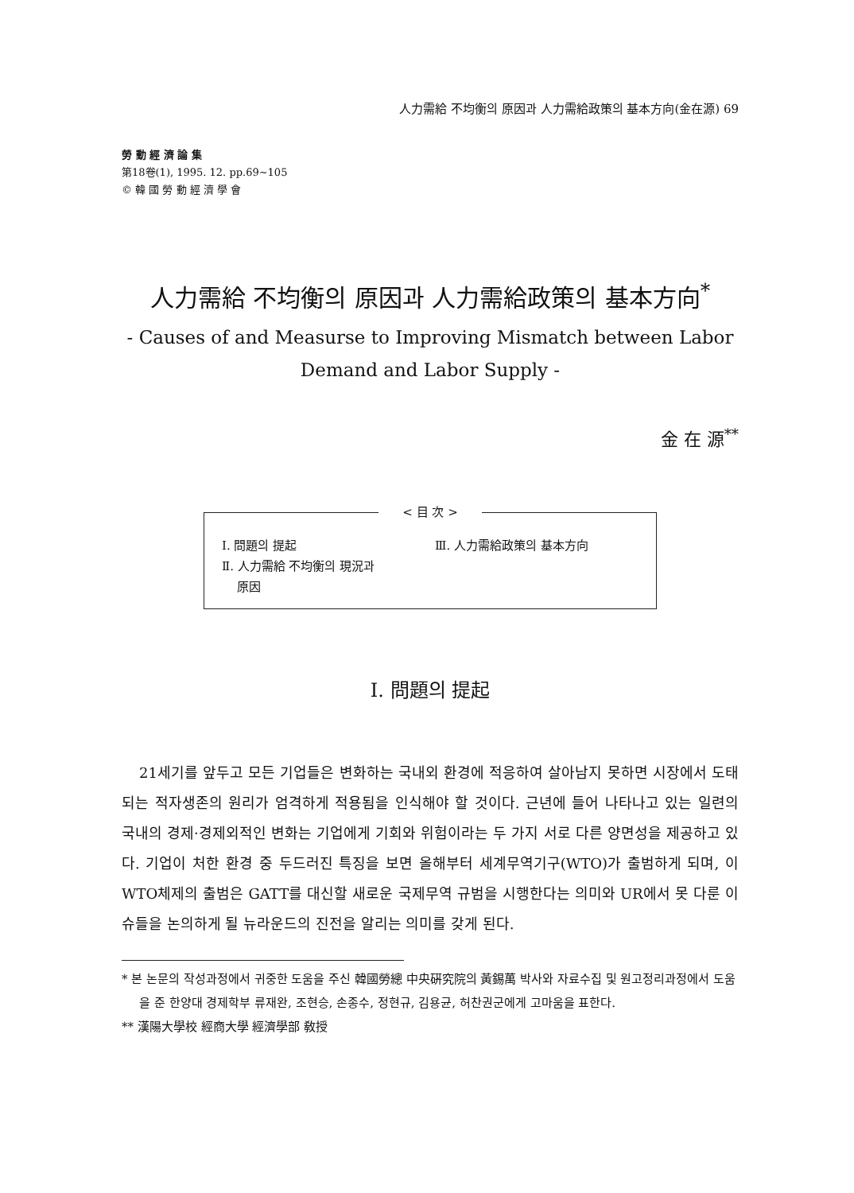人力需給 不均衡의 原因과 人力需給政策의 基本方向(金在源) 69
勞 動 經 濟 論 集
第18卷(1), 1995. 12. pp.69~105
© 韓 國 勞 動 經 濟 學 會
人力需給 不均衡의 原因과 人力需給政策의 基本方向<sup>*</sup>
- Causes of and Measurse to Improving Mismatch between Labor
Demand and Labor Supply -
金 在 源<sup>**</sup>
< 目 次 >
Ⅰ. 問題의 提起
Ⅱ. 人力需給 不均衡의 現況과
原因
Ⅲ. 人力需給政策의 基本方向
Ⅰ. 問題의 提起
21세기를 앞두고 모든 기업들은 변화하는 국내외 환경에 적응하여 살아남지 못하면 시장에서 도태되는 적자생존의 원리가 엄격하게 적용됨을 인식해야 할 것이다. 근년에 들어 나타나고 있는 일련의 국내의 경제·경제외적인 변화는 기업에게 기회와 위험이라는 두 가지 서로 다른 양면성을 제공하고 있다. 기업이 처한 환경 중 두드러진 특징을 보면 올해부터 세계무역기구(WTO)가 출범하게 되며, 이 WTO체제의 출범은 GATT를 대신할 새로운 국제무역 규범을 시행한다는 의미와 UR에서 못 다룬 이슈들을 논의하게 될 뉴라운드의 진전을 알리는 의미를 갖게 된다.
* 본 논문의 작성과정에서 귀중한 도움을 주신 韓國勞總 中央硏究院의 黃錫萬 박사와 자료수집 및 원고정리과정에서 도움을 준 한양대 경제학부 류재완, 조현승, 손종수, 정현규, 김용균, 허찬권군에게 고마움을 표한다.
** 漢陽大學校 經商大學 經濟學部 敎授